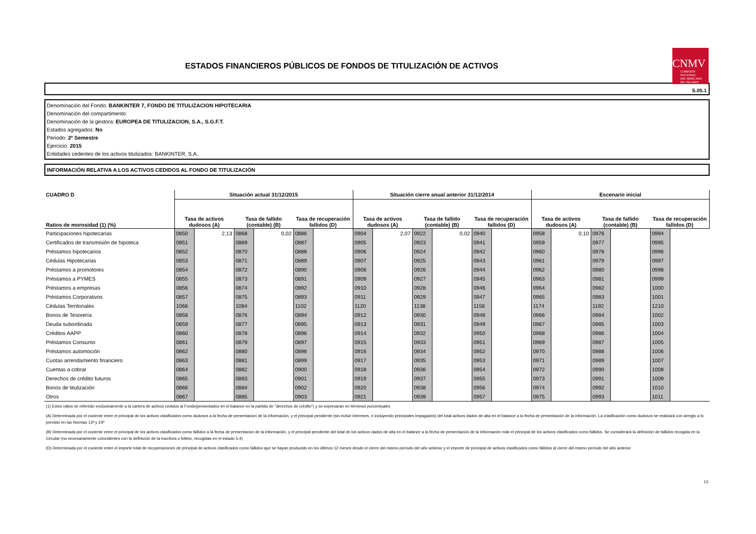ESTADOS FINANCIEROS PÚBLICOS DE FONDOS DE TITULIZACIÓN DE ACTIVOS
CNMV
COMISIÓN
NACIONAL
DEL MERCADO
DE VALORES
S.05.1
Denominación del Fondo: BANKINTER 7, FONDO DE TITULIZACION HIPOTECARIA
Denominación del compartimento:
Denominación de la gestora: EUROPEA DE TITULIZACION, S.A., S.G.F.T.
Estados agregados: No
Periodo: 2º Semestre
Ejercicio: 2015
Entidades cedentes de los activos titulizados: BANKINTER, S.A.
INFORMACIÓN RELATIVA A LOS ACTIVOS CEDIDOS AL FONDO DE TITULIZACIÓN
| CUADRO D | Situación actual 31/12/2015 | | | | | | Situación cierre anual anterior 31/12/2014 | | | | | | Escenario inicial | | | | | |
| --- | --- | --- | --- | --- | --- | --- | --- | --- | --- | --- | --- | --- | --- | --- | --- | --- | --- | --- |
| Ratios de morosidad (1) (%) | Tasa de activos dudosos (A) | | Tasa de fallido (contable) (B) | | Tasa de recuperación fallidos (D) | | Tasa de activos dudosos (A) | | Tasa de fallido (contable) (B) | | Tasa de recuperación fallidos (D) | | Tasa de activos dudosos (A) | | Tasa de fallido (contable) (B) | | Tasa de recuperación fallidos (D) | |
| Participaciones hipotecarias | 0850 | 2,13 | 0868 | 0,02 | 0886 | | 0904 | 2,07 | 0922 | 0,02 | 0940 | | 0958 | 0,10 | 0976 | | 0994 | |
| Certificados de transmisión de hipoteca | 0851 | | 0869 | | 0887 | | 0905 | | 0923 | | 0941 | | 0959 | | 0977 | | 0995 | |
| Préstamos hipotecarios | 0852 | | 0870 | | 0888 | | 0906 | | 0924 | | 0942 | | 0960 | | 0978 | | 0996 | |
| Cédulas Hipotecarias | 0853 | | 0871 | | 0889 | | 0907 | | 0925 | | 0943 | | 0961 | | 0979 | | 0997 | |
| Préstamos a promotores | 0854 | | 0872 | | 0890 | | 0908 | | 0926 | | 0944 | | 0962 | | 0980 | | 0998 | |
| Préstamos a PYMES | 0855 | | 0873 | | 0891 | | 0909 | | 0927 | | 0945 | | 0963 | | 0981 | | 0999 | |
| Préstamos a empresas | 0856 | | 0874 | | 0892 | | 0910 | | 0928 | | 0946 | | 0964 | | 0982 | | 1000 | |
| Préstamos Corporativos | 0857 | | 0875 | | 0893 | | 0911 | | 0929 | | 0947 | | 0965 | | 0983 | | 1001 | |
| Cédulas Territoriales | 1066 | | 1084 | | 1102 | | 1120 | | 1138 | | 1156 | | 1174 | | 1192 | | 1210 | |
| Bonos de Tesorería | 0858 | | 0876 | | 0894 | | 0912 | | 0930 | | 0948 | | 0966 | | 0984 | | 1002 | |
| Deuda subordinada | 0859 | | 0877 | | 0895 | | 0913 | | 0931 | | 0949 | | 0967 | | 0985 | | 1003 | |
| Créditos AAPP | 0860 | | 0878 | | 0896 | | 0914 | | 0932 | | 0950 | | 0968 | | 0986 | | 1004 | |
| Préstamos Consumo | 0861 | | 0879 | | 0897 | | 0915 | | 0933 | | 0951 | | 0969 | | 0987 | | 1005 | |
| Préstamos automoción | 0862 | | 0880 | | 0898 | | 0916 | | 0934 | | 0952 | | 0970 | | 0988 | | 1006 | |
| Cuotas arrendamiento financiero | 0863 | | 0881 | | 0899 | | 0917 | | 0935 | | 0953 | | 0971 | | 0989 | | 1007 | |
| Cuentas a cobrar | 0864 | | 0882 | | 0900 | | 0918 | | 0936 | | 0954 | | 0972 | | 0990 | | 1008 | |
| Derechos de crédito futuros | 0865 | | 0883 | | 0901 | | 0919 | | 0937 | | 0955 | | 0973 | | 0991 | | 1009 | |
| Bonos de titulización | 0866 | | 0884 | | 0902 | | 0920 | | 0938 | | 0956 | | 0974 | | 0992 | | 1010 | |
| Otros | 0867 | | 0885 | | 0903 | | 0921 | | 0939 | | 0957 | | 0975 | | 0993 | | 1011 | |
(1) Estos ratios se referirán exclusivamente a la cartera de activos cedidos al Fondo(presentados en el balance en la partida de "derechos de crédito") y se expresaran en términos porcentuales
(A) Determinada por el cociente entre el principal de los activos clasificados como dudosos a la fecha de presentacion de la información, y el principal pendiente (sin incluir intereses, e incluyendo principales impagados) del total activos dados de alta en el balance a la fecha de presentación de la información. La clasificación como dudosos se realizará con arreglo a lo previsto en las Normas 13ª y 23ª
(B) Determinada por el cociente entre el principal de los activos clasificados como fallidos a la fecha de presentacion de la información, y el principal pendiente del total de los activos dados de alta en el balance a la fecha de presentación de la información más el principal de los activos clasificados como fallidos. Se considerará la definición de fallidos recogida en la Circular (no necesariamente coincidentes con la definición de la escritura o folleto, recogidas en el estado 5.4)
(D) Determinada por el cociente entre el importe total de recuperaciones de principal de activos clasificados como fallidos que se hayan producido en los últimos 12 meses desde el cierre del mismo período del año anterior y el importe de principal de activos clasificados como fallidos al cierre del mismo período del año anterior
13